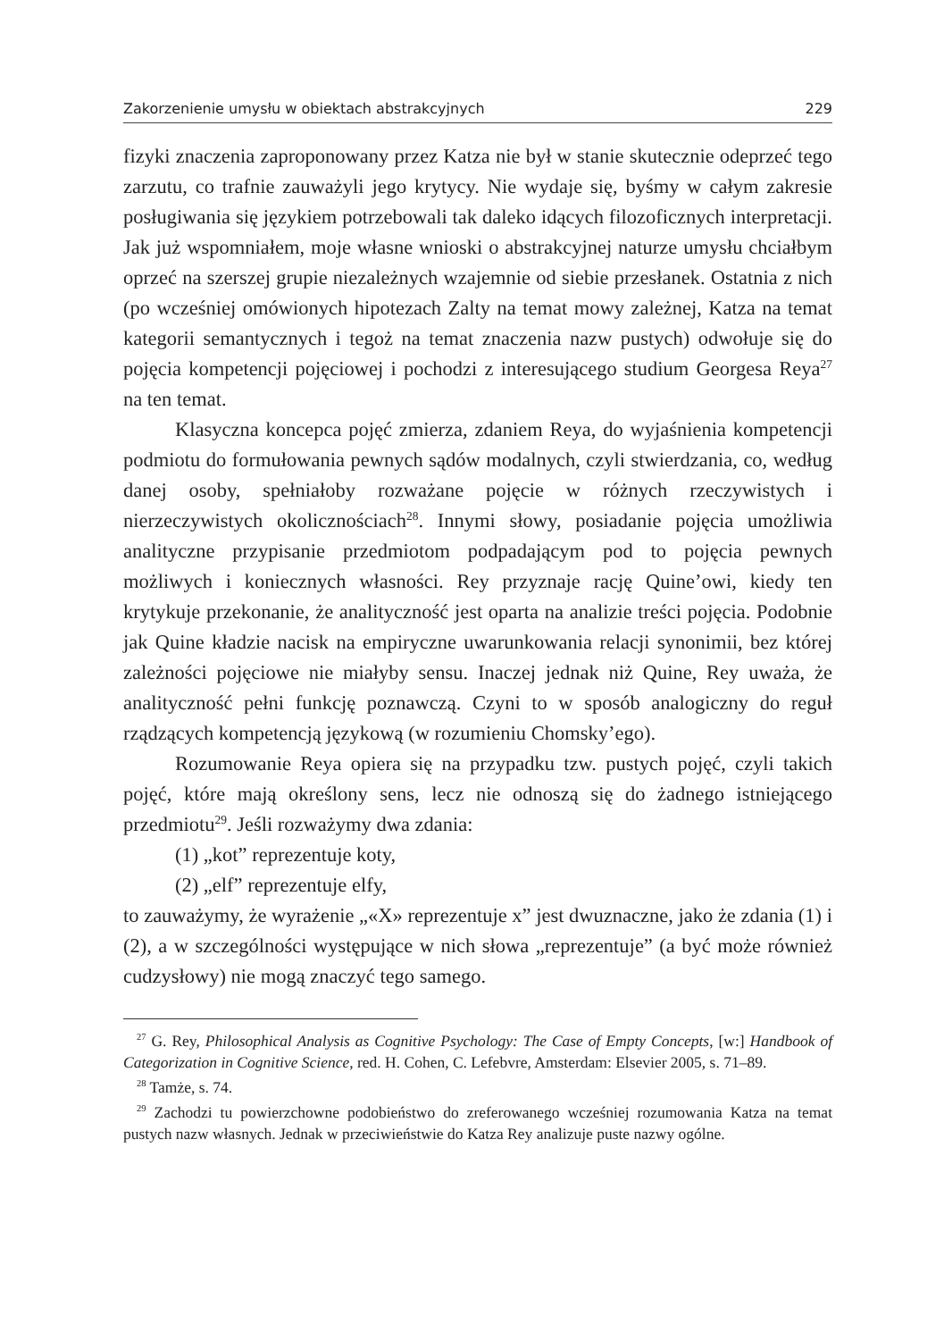Zakorzenienie umysłu w obiektach abstrakcyjnych 229
fizyki znaczenia zaproponowany przez Katza nie był w stanie skutecznie odeprzeć tego zarzutu, co trafnie zauważyli jego krytycy. Nie wydaje się, byśmy w całym zakresie posługiwania się językiem potrzebowali tak daleko idących filozoficznych interpretacji. Jak już wspomniałem, moje własne wnioski o abstrakcyjnej naturze umysłu chciałbym oprzeć na szerszej grupie niezależnych wzajemnie od siebie przesłanek. Ostatnia z nich (po wcześniej omówionych hipotezach Zalty na temat mowy zależnej, Katza na temat kategorii semantycznych i tegoż na temat znaczenia nazw pustych) odwołuje się do pojęcia kompetencji pojęciowej i pochodzi z interesującego studium Georgesa Reya<sup>27</sup> na ten temat.
Klasyczna koncepca pojęć zmierza, zdaniem Reya, do wyjaśnienia kompetencji podmiotu do formułowania pewnych sądów modalnych, czyli stwierdzania, co, według danej osoby, spełniałoby rozważane pojęcie w różnych rzeczywistych i nierzeczywistych okolicznościach<sup>28</sup>. Innymi słowy, posiadanie pojęcia umożliwia analityczne przypisanie przedmiotom podpadającym pod to pojęcia pewnych możliwych i koniecznych własności. Rey przyznaje rację Quine’owi, kiedy ten krytykuje przekonanie, że analityczność jest oparta na analizie treści pojęcia. Podobnie jak Quine kładzie nacisk na empiryczne uwarunkowania relacji synonimii, bez której zależności pojęciowe nie miałyby sensu. Inaczej jednak niż Quine, Rey uważa, że analityczność pełni funkcję poznawczą. Czyni to w sposób analogiczny do reguł rządzących kompetencją językową (w rozumieniu Chomsky’ego).
Rozumowanie Reya opiera się na przypadku tzw. pustych pojęć, czyli takich pojęć, które mają określony sens, lecz nie odnoszą się do żadnego istniejącego przedmiotu<sup>29</sup>. Jeśli rozważymy dwa zdania:
(1) „kot” reprezentuje koty,
(2) „elf” reprezentuje elfy,
to zauważymy, że wyrażenie „«X» reprezentuje x” jest dwuznaczne, jako że zdania (1) i (2), a w szczególności występujące w nich słowa „reprezentuje” (a być może również cudzysłowy) nie mogą znaczyć tego samego.
<sup>27</sup> G. Rey, Philosophical Analysis as Cognitive Psychology: The Case of Empty Concepts, [w:] Handbook of Categorization in Cognitive Science, red. H. Cohen, C. Lefebvre, Amsterdam: Elsevier 2005, s. 71–89.
<sup>28</sup> Tamże, s. 74.
<sup>29</sup> Zachodzi tu powierzchowne podobieństwo do zreferowanego wcześniej rozumowania Katza na temat pustych nazw własnych. Jednak w przeciwieństwie do Katza Rey analizuje puste nazwy ogólne.